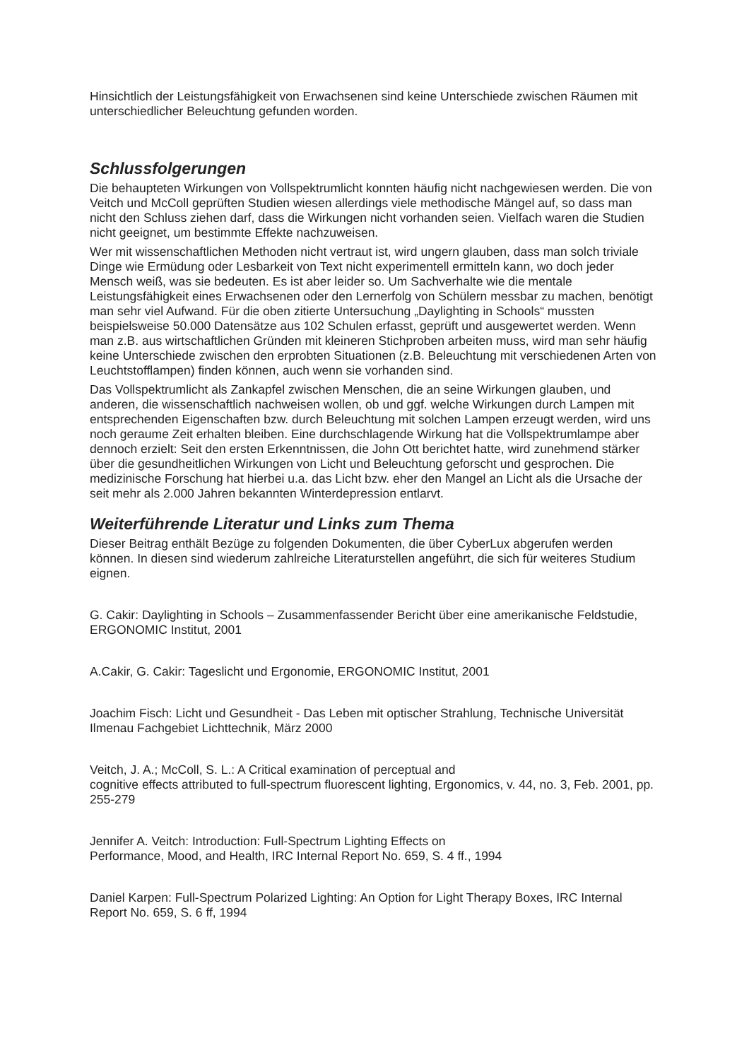Hinsichtlich der Leistungsfähigkeit von Erwachsenen sind keine Unterschiede zwischen Räumen mit unterschiedlicher Beleuchtung gefunden worden.
Schlussfolgerungen
Die behaupteten Wirkungen von Vollspektrumlicht konnten häufig nicht nachgewiesen werden. Die von Veitch und McColl geprüften Studien wiesen allerdings viele methodische Mängel auf, so dass man nicht den Schluss ziehen darf, dass die Wirkungen nicht vorhanden seien. Vielfach waren die Studien nicht geeignet, um bestimmte Effekte nachzuweisen.
Wer mit wissenschaftlichen Methoden nicht vertraut ist, wird ungern glauben, dass man solch triviale Dinge wie Ermüdung oder Lesbarkeit von Text nicht experimentell ermitteln kann, wo doch jeder Mensch weiß, was sie bedeuten. Es ist aber leider so. Um Sachverhalte wie die mentale Leistungsfähigkeit eines Erwachsenen oder den Lernerfolg von Schülern messbar zu machen, benötigt man sehr viel Aufwand. Für die oben zitierte Untersuchung „Daylighting in Schools“ mussten beispielsweise 50.000 Datensätze aus 102 Schulen erfasst, geprüft und ausgewertet werden. Wenn man z.B. aus wirtschaftlichen Gründen mit kleineren Stichproben arbeiten muss, wird man sehr häufig keine Unterschiede zwischen den erprobten Situationen (z.B. Beleuchtung mit verschiedenen Arten von Leuchtstofflampen) finden können, auch wenn sie vorhanden sind.
Das Vollspektrumlicht als Zankapfel zwischen Menschen, die an seine Wirkungen glauben, und anderen, die wissenschaftlich nachweisen wollen, ob und ggf. welche Wirkungen durch Lampen mit entsprechenden Eigenschaften bzw. durch Beleuchtung mit solchen Lampen erzeugt werden, wird uns noch geraume Zeit erhalten bleiben. Eine durchschlagende Wirkung hat die Vollspektrumlampe aber dennoch erzielt: Seit den ersten Erkenntnissen, die John Ott berichtet hatte, wird zunehmend stärker über die gesundheitlichen Wirkungen von Licht und Beleuchtung geforscht und gesprochen. Die medizinische Forschung hat hierbei u.a. das Licht bzw. eher den Mangel an Licht als die Ursache der seit mehr als 2.000 Jahren bekannten Winterdepression entlarvt.
Weiterführende Literatur und Links zum Thema
Dieser Beitrag enthält Bezüge zu folgenden Dokumenten, die über CyberLux abgerufen werden können. In diesen sind wiederum zahlreiche Literaturstellen angeführt, die sich für weiteres Studium eignen.
G. Cakir: Daylighting in Schools – Zusammenfassender Bericht über eine amerikanische Feldstudie, ERGONOMIC Institut, 2001
A.Cakir, G. Cakir: Tageslicht und Ergonomie, ERGONOMIC Institut, 2001
Joachim Fisch: Licht und Gesundheit - Das Leben mit optischer Strahlung, Technische Universität Ilmenau Fachgebiet Lichttechnik, März 2000
Veitch, J. A.; McColl, S. L.: A Critical examination of perceptual and
cognitive effects attributed to full-spectrum fluorescent lighting, Ergonomics, v. 44, no. 3, Feb. 2001, pp. 255-279
Jennifer A. Veitch: Introduction: Full-Spectrum Lighting Effects on
Performance, Mood, and Health, IRC Internal Report No. 659, S. 4 ff., 1994
Daniel Karpen: Full-Spectrum Polarized Lighting: An Option for Light Therapy Boxes, IRC Internal Report No. 659, S. 6 ff, 1994